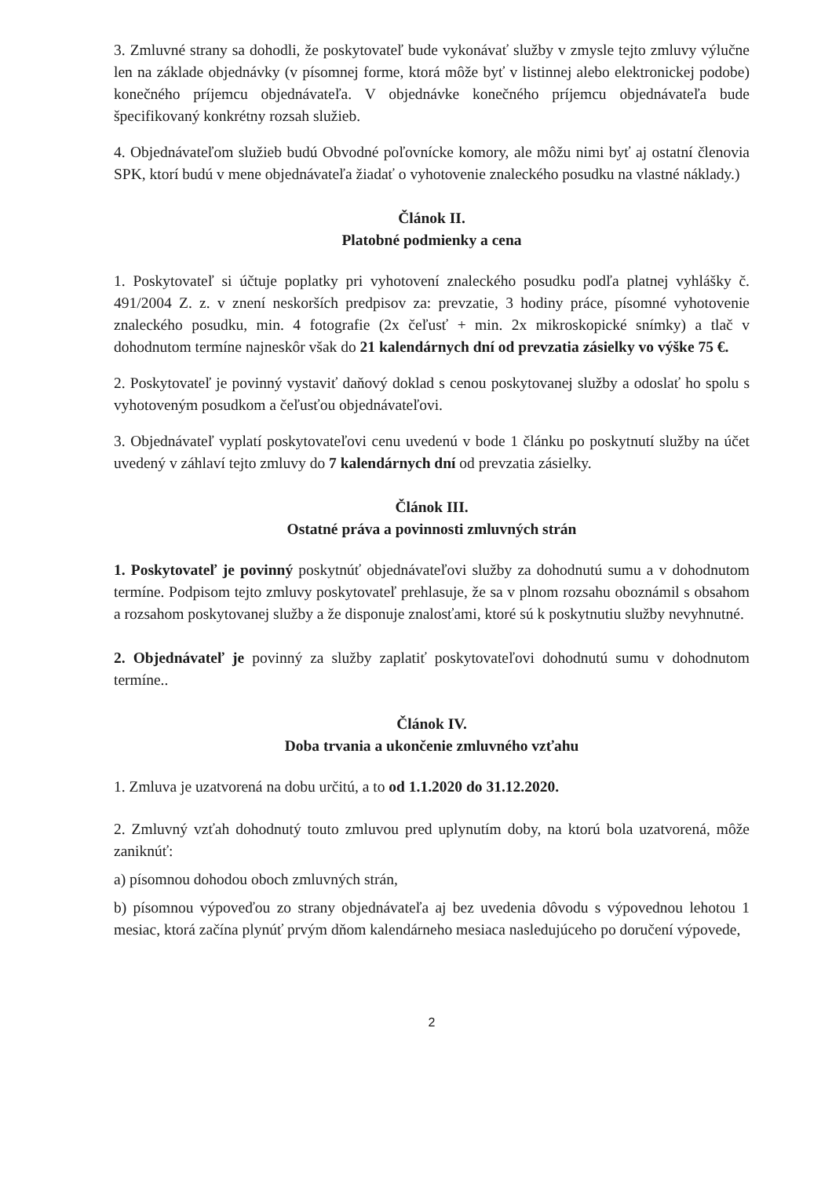3. Zmluvné strany sa dohodli, že poskytovateľ bude vykonávať služby v zmysle tejto zmluvy výlučne len na základe objednávky (v písomnej forme, ktorá môže byť v listinnej alebo elektronickej podobe) konečného príjemcu objednávateľa. V objednávke konečného príjemcu objednávateľa bude špecifikovaný konkrétny rozsah služieb.
4. Objednávateľom služieb budú Obvodné poľovnícke komory, ale môžu nimi byť aj ostatní členovia SPK, ktorí budú v mene objednávateľa žiadať o vyhotovenie znaleckého posudku na vlastné náklady.)
Článok II.
Platobné podmienky a cena
1. Poskytovateľ si účtuje poplatky pri vyhotovení znaleckého posudku podľa platnej vyhlášky č. 491/2004 Z. z. v znení neskorších predpisov za: prevzatie, 3 hodiny práce, písomné vyhotovenie znaleckého posudku, min. 4 fotografie (2x čeľusť + min. 2x mikroskopické snímky) a tlač v dohodnutom termíne najneskôr však do 21 kalendárnych dní od prevzatia zásielky vo výške 75 €.
2. Poskytovateľ je povinný vystaviť daňový doklad s cenou poskytovanej služby a odoslať ho spolu s vyhotoveným posudkom a čeľusťou objednávateľovi.
3. Objednávateľ vyplatí poskytovateľovi cenu uvedenú v bode 1 článku po poskytnutí služby na účet uvedený v záhlaví tejto zmluvy do 7 kalendárnych dní od prevzatia zásielky.
Článok III.
Ostatné práva a povinnosti zmluvných strán
1. Poskytovateľ je povinný poskytnúť objednávateľovi služby za dohodnutú sumu a v dohodnutom termíne. Podpisom tejto zmluvy poskytovateľ prehlasuje, že sa v plnom rozsahu oboznámil s obsahom a rozsahom poskytovanej služby a že disponuje znalosťami, ktoré sú k poskytnutiu služby nevyhnutné.
2. Objednávateľ je povinný za služby zaplatiť poskytovateľovi dohodnutú sumu v dohodnutom termíne..
Článok IV.
Doba trvania a ukončenie zmluvného vzťahu
1. Zmluva je uzatvorená na dobu určitú, a to od 1.1.2020 do 31.12.2020.
2. Zmluvný vzťah dohodnutý touto zmluvou pred uplynutím doby, na ktorú bola uzatvorená, môže zaniknúť:
a) písomnou dohodou oboch zmluvných strán,
b) písomnou výpoveďou zo strany objednávateľa aj bez uvedenia dôvodu s výpovednou lehotou 1 mesiac, ktorá začína plynúť prvým dňom kalendárneho mesiaca nasledujúceho po doručení výpovede,
2